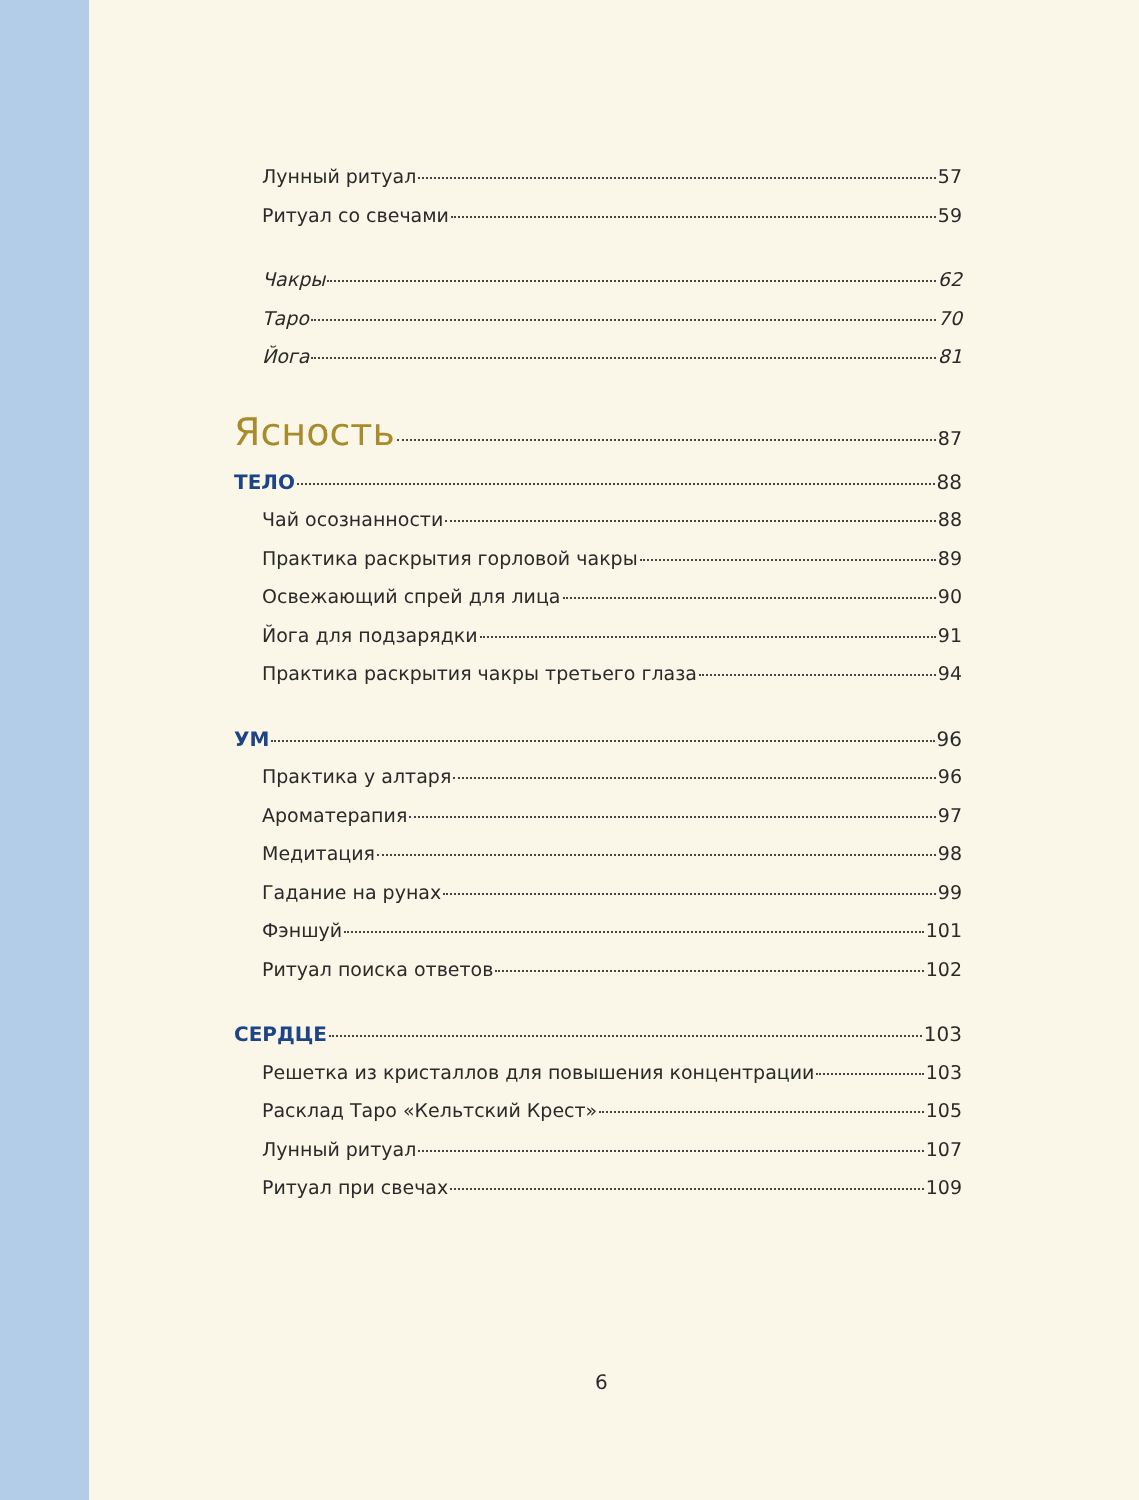Лунный ритуал 57
Ритуал со свечами 59
Чакры 62
Таро 70
Йога 81
Ясность 87
ТЕЛО 88
Чай осознанности 88
Практика раскрытия горловой чакры 89
Освежающий спрей для лица 90
Йога для подзарядки 91
Практика раскрытия чакры третьего глаза 94
УМ 96
Практика у алтаря 96
Ароматерапия 97
Медитация 98
Гадание на рунах 99
Фэншуй 101
Ритуал поиска ответов 102
СЕРДЦЕ 103
Решетка из кристаллов для повышения концентрации 103
Расклад Таро «Кельтский Крест» 105
Лунный ритуал 107
Ритуал при свечах 109
6